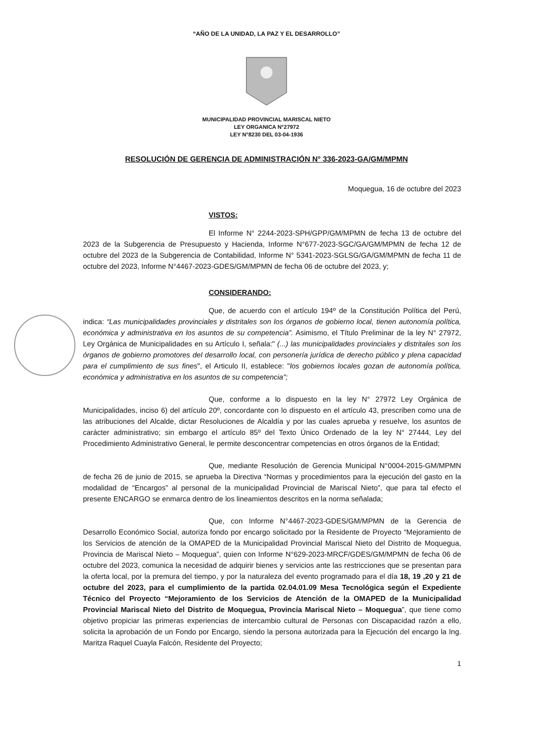“AÑO DE LA UNIDAD, LA PAZ Y EL DESARROLLO”
MUNICIPALIDAD PROVINCIAL MARISCAL NIETO
LEY ORGANICA N°27972
LEY N°8230 DEL 03-04-1936
RESOLUCIÓN DE GERENCIA DE ADMINISTRACIÓN N° 336-2023-GA/GM/MPMN
Moquegua, 16 de octubre del 2023
VISTOS:
El Informe N° 2244-2023-SPH/GPP/GM/MPMN de fecha 13 de octubre del 2023 de la Subgerencia de Presupuesto y Hacienda, Informe N°677-2023-SGC/GA/GM/MPMN de fecha 12 de octubre del 2023 de la Subgerencia de Contabilidad, Informe N° 5341-2023-SGLSG/GA/GM/MPMN de fecha 11 de octubre del 2023, Informe N°4467-2023-GDES/GM/MPMN de fecha 06 de octubre del 2023, y;
CONSIDERANDO:
Que, de acuerdo con el artículo 194º de la Constitución Política del Perú, indica: “Las municipalidades provinciales y distritales son los órganos de gobierno local, tienen autonomía política, económica y administrativa en los asuntos de su competencia”. Asimismo, el Título Preliminar de la ley N° 27972, Ley Orgánica de Municipalidades en su Artículo I, señala:" (...) las municipalidades provinciales y distritales son los órganos de gobierno promotores del desarrollo local, con personería jurídica de derecho público y plena capacidad para el cumplimiento de sus fines", el Articulo II, establece: "los gobiernos locales gozan de autonomía política, económica y administrativa en los asuntos de su competencia";
Que, conforme a lo dispuesto en la ley N° 27972 Ley Orgánica de Municipalidades, inciso 6) del artículo 20º, concordante con lo dispuesto en el artículo 43, prescriben como una de las atribuciones del Alcalde, dictar Resoluciones de Alcaldía y por las cuales aprueba y resuelve, los asuntos de carácter administrativo; sin embargo el artículo 85º del Texto Único Ordenado de la ley N° 27444, Ley del Procedimiento Administrativo General, le permite desconcentrar competencias en otros órganos de la Entidad;
Que, mediante Resolución de Gerencia Municipal N°0004-2015-GM/MPMN de fecha 26 de junio de 2015, se aprueba la Directiva “Normas y procedimientos para la ejecución del gasto en la modalidad de “Encargos” al personal de la municipalidad Provincial de Mariscal Nieto”, que para tal efecto el presente ENCARGO se enmarca dentro de los lineamientos descritos en la norma señalada;
Que, con Informe N°4467-2023-GDES/GM/MPMN de la Gerencia de Desarrollo Económico Social, autoriza fondo por encargo solicitado por la Residente de Proyecto “Mejoramiento de los Servicios de atención de la OMAPED de la Municipalidad Provincial Mariscal Nieto del Distrito de Moquegua, Provincia de Mariscal Nieto – Moquegua”, quien con Informe N°629-2023-MRCF/GDES/GM/MPMN de fecha 06 de octubre del 2023, comunica la necesidad de adquirir bienes y servicios ante las restricciones que se presentan para la oferta local, por la premura del tiempo, y por la naturaleza del evento programado para el día 18, 19 ,20 y 21 de octubre del 2023, para el cumplimiento de la partida 02.04.01.09 Mesa Tecnológica según el Expediente Técnico del Proyecto “Mejoramiento de los Servicios de Atención de la OMAPED de la Municipalidad Provincial Mariscal Nieto del Distrito de Moquegua, Provincia Mariscal Nieto – Moquegua”, que tiene como objetivo propiciar las primeras experiencias de intercambio cultural de Personas con Discapacidad razón a ello, solicita la aprobación de un Fondo por Encargo, siendo la persona autorizada para la Ejecución del encargo la Ing. Maritza Raquel Cuayla Falcón, Residente del Proyecto;
1